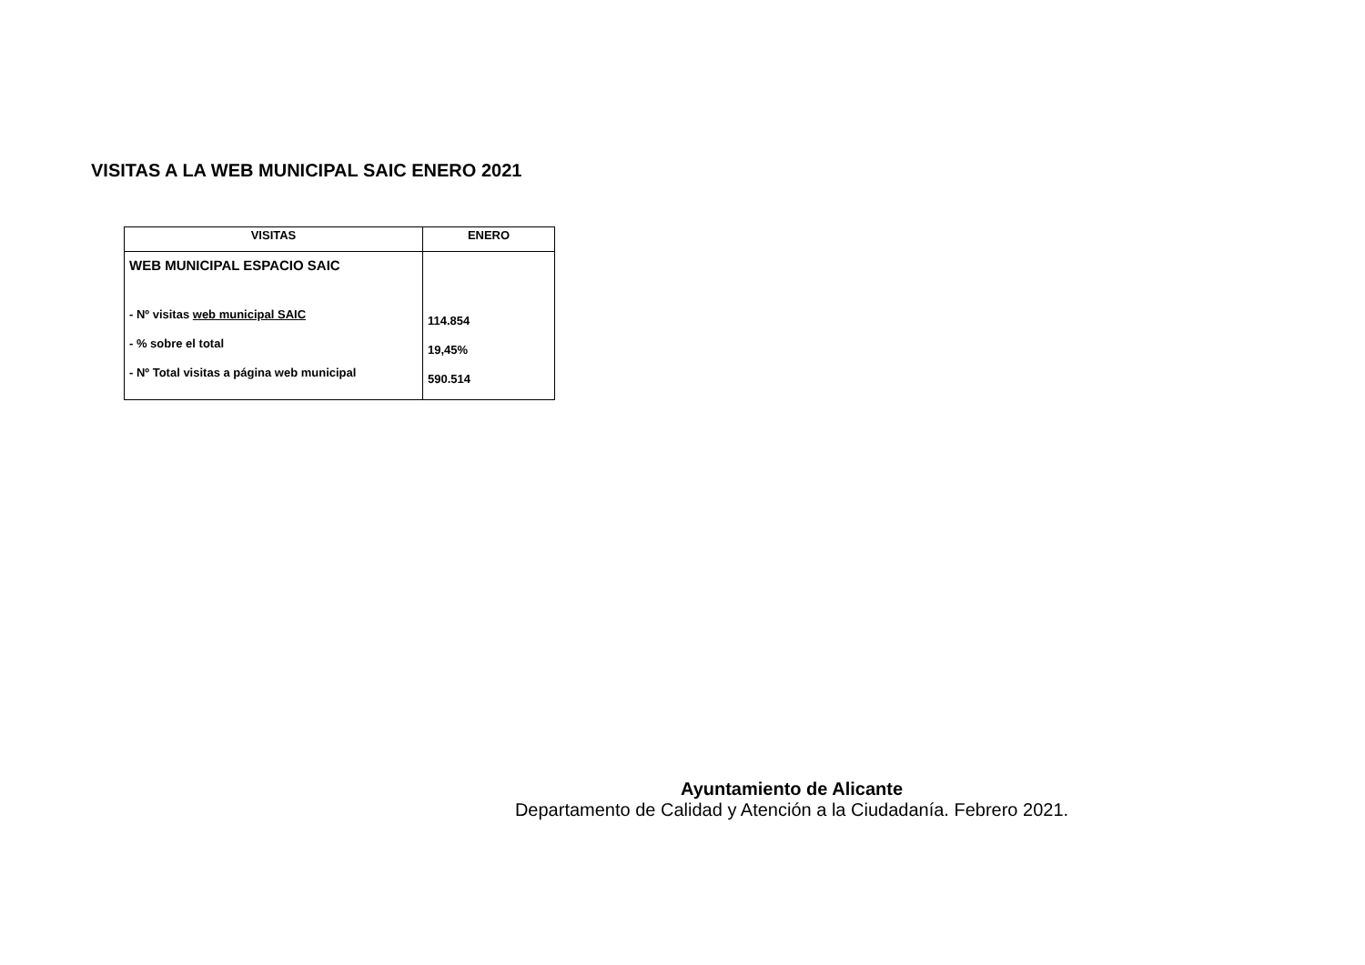VISITAS A LA WEB MUNICIPAL SAIC ENERO 2021
| VISITAS | ENERO |
| --- | --- |
| WEB MUNICIPAL ESPACIO SAIC - Nº visitas web municipal SAIC - % sobre el total - Nº Total visitas a página web municipal | 114.854 19,45% 590.514 |
Ayuntamiento de Alicante
Departamento de Calidad y Atención a la Ciudadanía. Febrero 2021.